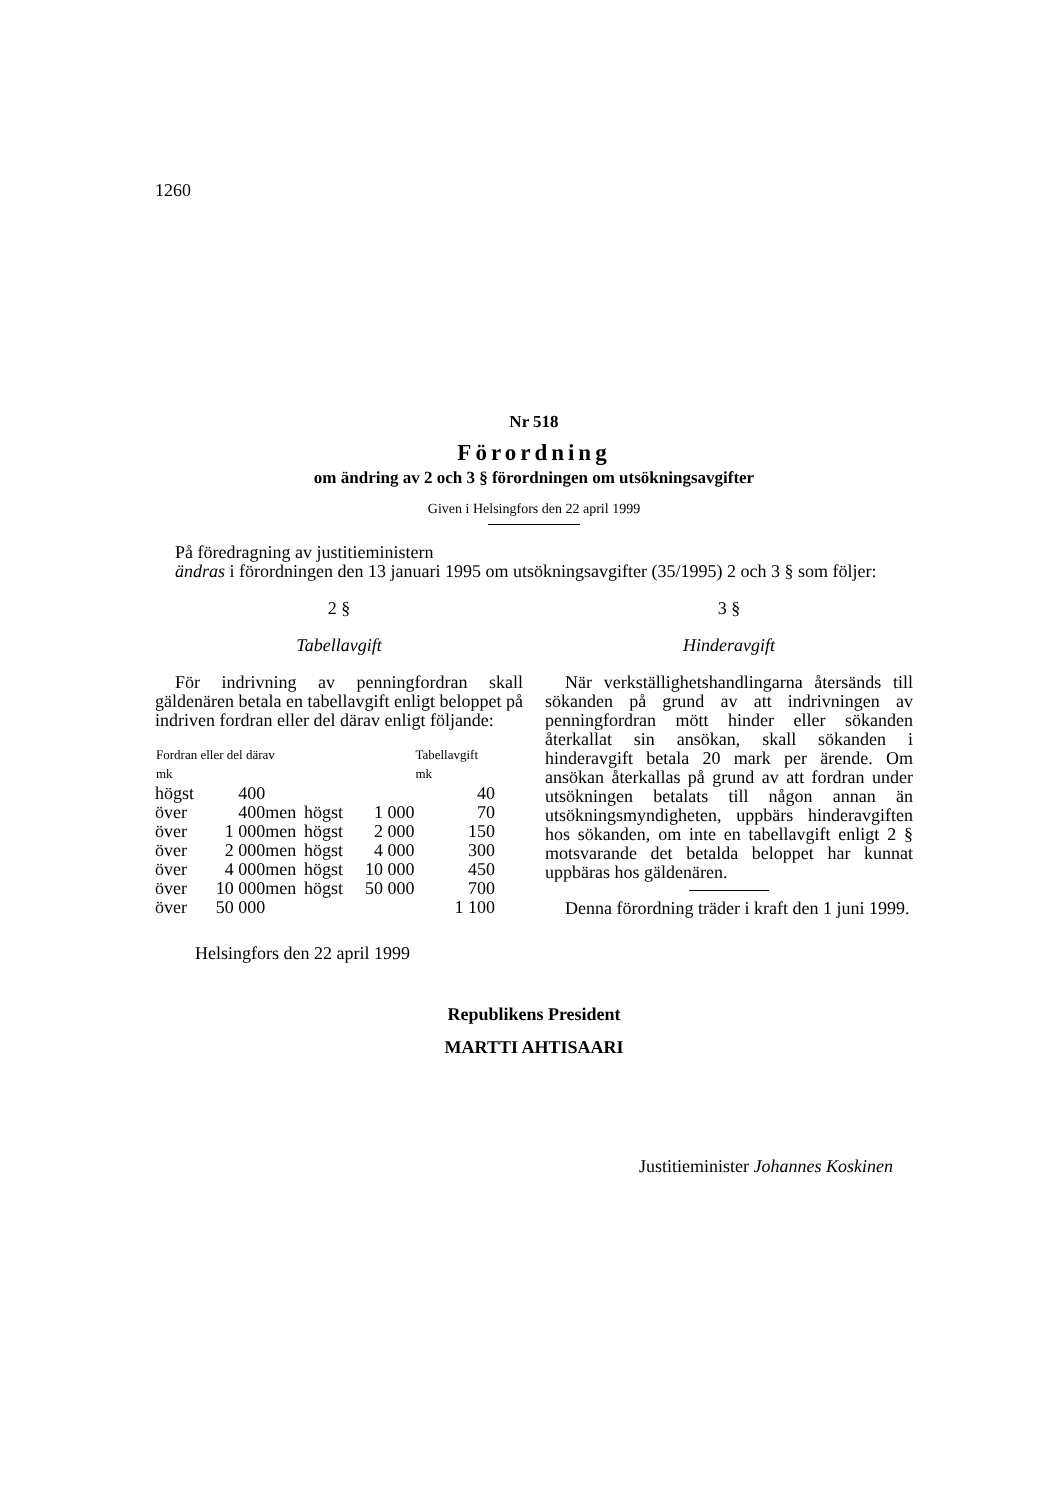1260
Nr 518
Förordning
om ändring av 2 och 3 § förordningen om utsökningsavgifter
Given i Helsingfors den 22 april 1999
På föredragning av justitieministern
ändras i förordningen den 13 januari 1995 om utsökningsavgifter (35/1995) 2 och 3 § som följer:
2 §
Tabellavgift
För indrivning av penningfordran skall gäldenären betala en tabellavgift enligt beloppet på indriven fordran eller del därav enligt följande:
| Fordran eller del därav mk | | | | | Tabellavgift mk |
| --- | --- | --- | --- | --- | --- |
| högst | 400 | | | | 40 |
| över | 400 | men | högst | 1 000 | 70 |
| över | 1 000 | men | högst | 2 000 | 150 |
| över | 2 000 | men | högst | 4 000 | 300 |
| över | 4 000 | men | högst | 10 000 | 450 |
| över | 10 000 | men | högst | 50 000 | 700 |
| över | 50 000 | | | | 1 100 |
3 §
Hinderavgift
När verkställighetshandlingarna återsänds till sökanden på grund av att indrivningen av penningfordran mött hinder eller sökanden återkallat sin ansökan, skall sökanden i hinderavgift betala 20 mark per ärende. Om ansökan återkallas på grund av att fordran under utsökningen betalats till någon annan än utsökningsmyndigheten, uppbärs hinderavgiften hos sökanden, om inte en tabellavgift enligt 2 § motsvarande det betalda beloppet har kunnat uppbäras hos gäldenären.
Denna förordning träder i kraft den 1 juni 1999.
Helsingfors den 22 april 1999
Republikens President
MARTTI AHTISAARI
Justitieminister Johannes Koskinen